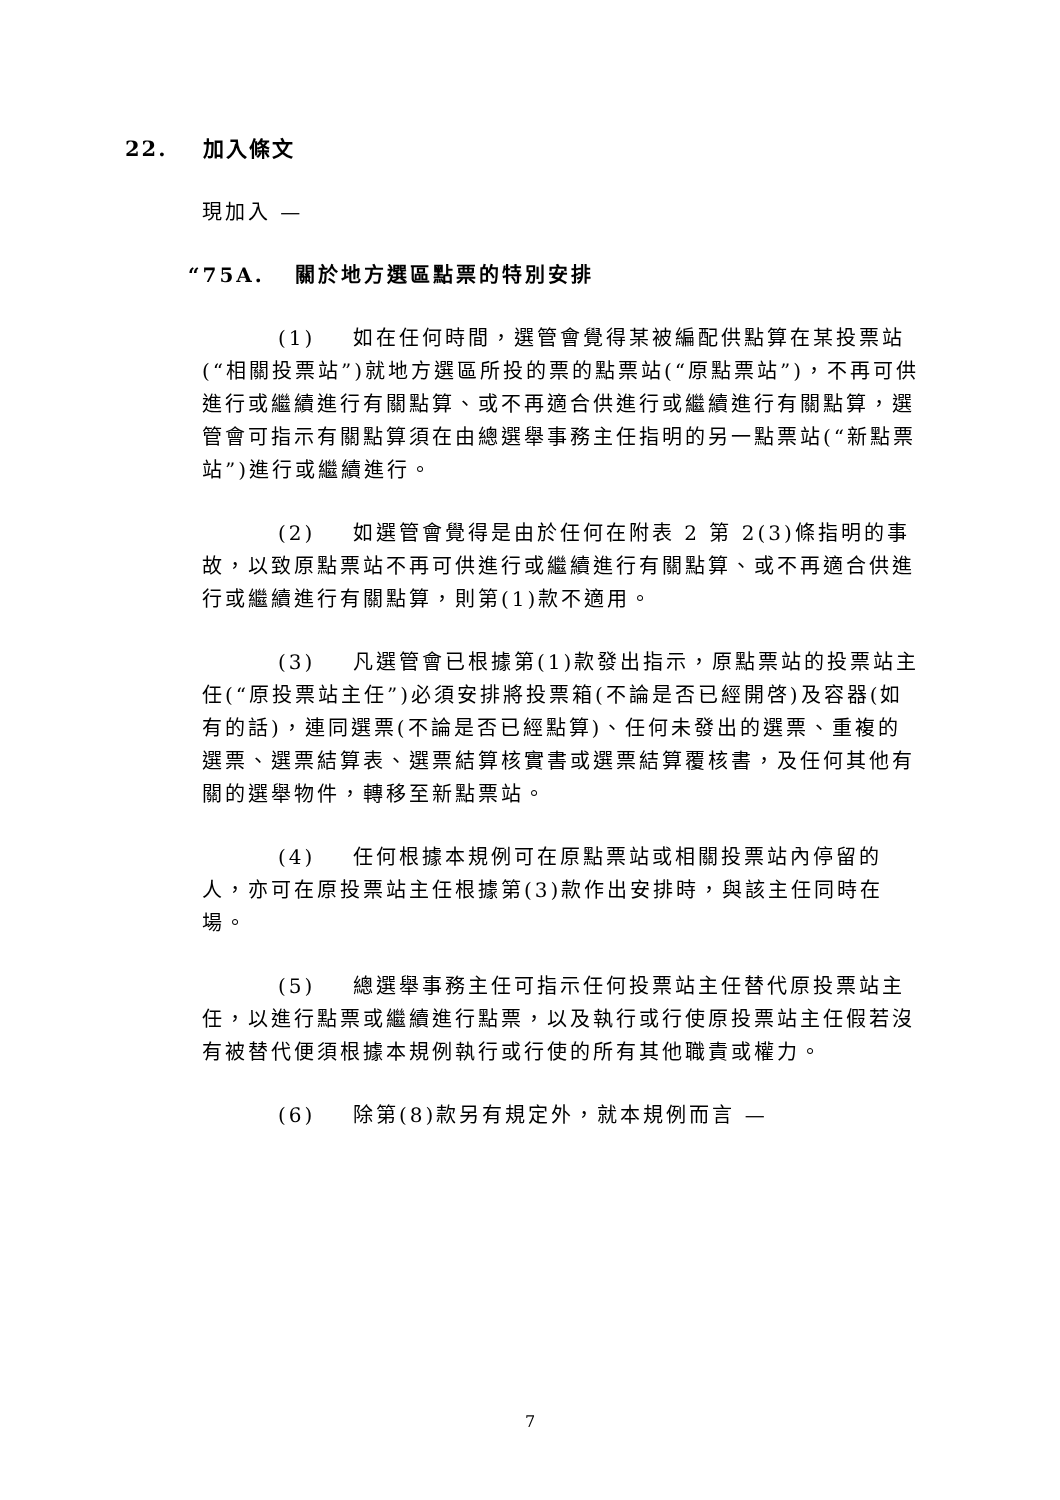22. 加入條文
現加入 —
“75A. 關於地方選區點票的特別安排
(1) 如在任何時間，選管會覺得某被編配供點算在某投票站(“相關投票站”)就地方選區所投的票的點票站(“原點票站”)，不再可供進行或繼續進行有關點算、或不再適合供進行或繼續進行有關點算，選管會可指示有關點算須在由總選舉事務主任指明的另一點票站(“新點票站”)進行或繼續進行。
(2) 如選管會覺得是由於任何在附表 2 第 2(3)條指明的事故，以致原點票站不再可供進行或繼續進行有關點算、或不再適合供進行或繼續進行有關點算，則第(1)款不適用。
(3) 凡選管會已根據第(1)款發出指示，原點票站的投票站主任(“原投票站主任”)必須安排將投票箱(不論是否已經開啓)及容器(如有的話)，連同選票(不論是否已經點算)、任何未發出的選票、重複的選票、選票結算表、選票結算核實書或選票結算覆核書，及任何其他有關的選舉物件，轉移至新點票站。
(4) 任何根據本規例可在原點票站或相關投票站內停留的人，亦可在原投票站主任根據第(3)款作出安排時，與該主任同時在場。
(5) 總選舉事務主任可指示任何投票站主任替代原投票站主任，以進行點票或繼續進行點票，以及執行或行使原投票站主任假若沒有被替代便須根據本規例執行或行使的所有其他職責或權力。
(6) 除第(8)款另有規定外，就本規例而言 —
7